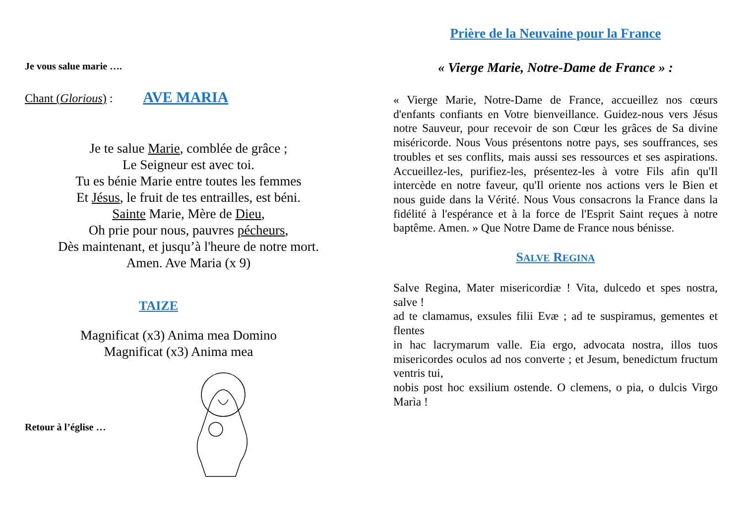Je vous salue marie ….
Chant (Glorious) : AVE MARIA
Je te salue Marie, comblée de grâce ;
Le Seigneur est avec toi.
Tu es bénie Marie entre toutes les femmes
Et Jésus, le fruit de tes entrailles, est béni.
Sainte Marie, Mère de Dieu,
Oh prie pour nous, pauvres pécheurs,
Dès maintenant, et jusqu’à l'heure de notre mort.
Amen. Ave Maria (x 9)
TAIZE
Magnificat (x3) Anima mea Domino
Magnificat (x3) Anima mea
Retour à l’église …
Prière de la Neuvaine pour la France
« Vierge Marie, Notre-Dame de France » :
« Vierge Marie, Notre-Dame de France, accueillez nos cœurs d'enfants confiants en Votre bienveillance. Guidez-nous vers Jésus notre Sauveur, pour recevoir de son Cœur les grâces de Sa divine miséricorde. Nous Vous présentons notre pays, ses souffrances, ses troubles et ses conflits, mais aussi ses ressources et ses aspirations. Accueillez-les, purifiez-les, présentez-les à votre Fils afin qu'Il intercède en notre faveur, qu'Il oriente nos actions vers le Bien et nous guide dans la Vérité. Nous Vous consacrons la France dans la fidélité à l'espérance et à la force de l'Esprit Saint reçues à notre baptême. Amen. » Que Notre Dame de France nous bénisse.
SALVE REGINA
Salve Regina, Mater misericordiæ ! Vita, dulcedo et spes nostra, salve !
ad te clamamus, exsules filii Evæ ; ad te suspiramus, gementes et flentes
in hac lacrymarum valle. Eia ergo, advocata nostra, illos tuos misericordes oculos ad nos converte ; et Jesum, benedictum fructum ventris tui,
nobis post hoc exsilium ostende. O clemens, o pia, o dulcis Virgo Marìa !